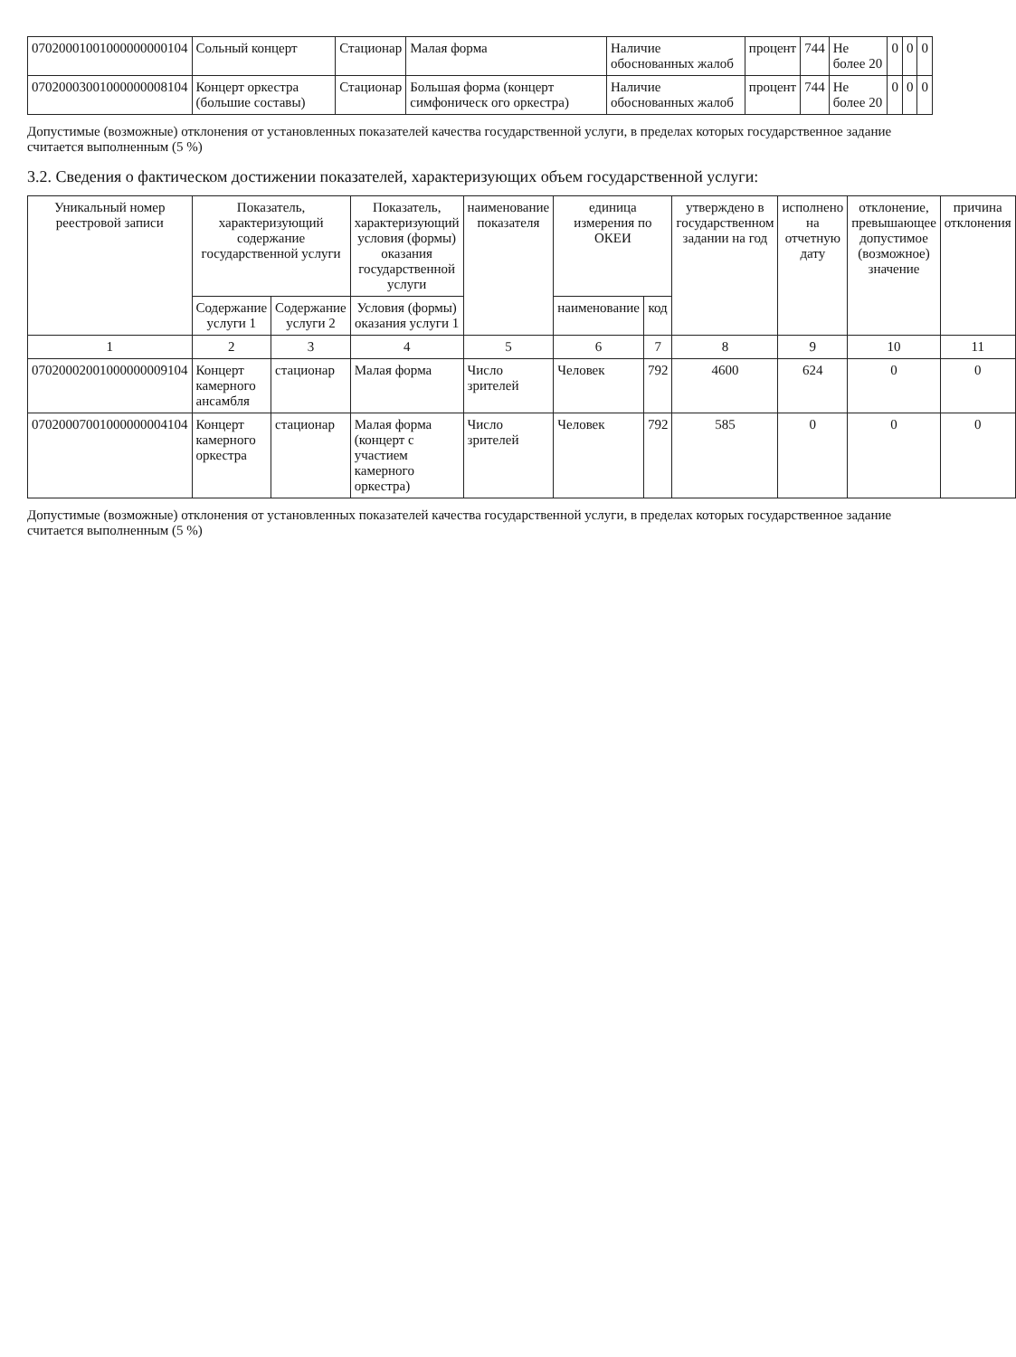| 07020001001000000000104 | Сольный концерт | Стационар | Малая форма | Наличие обоснованных жалоб | процент | 744 | Не более 20 | 0 | 0 | 0 |
| 07020003001000000008104 | Концерт оркестра (большие составы) | Стационар | Большая форма (концерт симфоническ ого оркестра) | Наличие обоснованных жалоб | процент | 744 | Не более 20 | 0 | 0 | 0 |
Допустимые (возможные) отклонения от установленных показателей качества государственной услуги, в пределах которых государственное задание считается выполненным (5 %)
3.2. Сведения о фактическом достижении показателей, характеризующих объем государственной услуги:
| Уникальный номер реестровой записи | Показатель, характеризующий содержание государственной услуги | | Показатель, характеризующий условия (формы) оказания государственной услуги | наименование показателя | единица измерения по ОКЕИ | | утверждено в государственном задании на год | исполнено на отчетную дату | отклонение, превышающее допустимое (возможное) значение | причина отклонения |
| --- | --- | --- | --- | --- | --- | --- | --- | --- | --- | --- |
| | Содержание услуги 1 | Содержание услуги 2 | Условия (формы) оказания услуги 1 | | наименование | код | | | | |
| 1 | 2 | 3 | 4 | 5 | 6 | 7 | 8 | 9 | 10 | 11 |
| 07020002001000000009104 | Концерт камерного ансамбля | стационар | Малая форма | Число зрителей | Человек | 792 | 4600 | 624 | 0 | 0 |
| 07020007001000000004104 | Концерт камерного оркестра | стационар | Малая форма (концерт с участием камерного оркестра) | Число зрителей | Человек | 792 | 585 | 0 | 0 | 0 |
Допустимые (возможные) отклонения от установленных показателей качества государственной услуги, в пределах которых государственное задание считается выполненным (5 %)